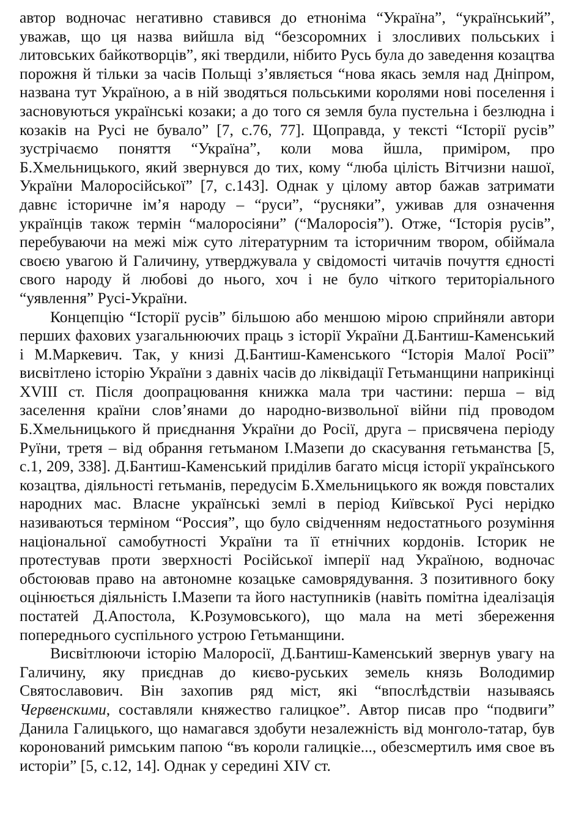автор водночас негативно ставився до етноніма “Україна”, “український”, уважав, що ця назва вийшла від “безсоромних і злосливих польських і литовських байкотворців”, які твердили, нібито Русь була до заведення козацтва порожня й тільки за часів Польщі з’являється “нова якась земля над Дніпром, названа тут Україною, а в ній зводяться польськими королями нові поселення і засновуються українські козаки; а до того ся земля була пустельна і безлюдна і козаків на Русі не бувало” [7, с.76, 77]. Щоправда, у тексті “Історії русів” зустрічаємо поняття “Україна”, коли мова йшла, приміром, про Б.Хмельницького, який звернувся до тих, кому “люба цілість Вітчизни нашої, України Малоросійської” [7, с.143]. Однак у цілому автор бажав затримати давнє історичне ім’я народу – “руси”, “русняки”, уживав для означення українців також термін “малоросіяни” (“Малоросія”). Отже, “Історія русів”, перебуваючи на межі між суто літературним та історичним твором, обіймала своєю увагою й Галичину, утверджувала у свідомості читачів почуття єдності свого народу й любові до нього, хоч і не було чіткого територіального “уявлення” Русі-України.
Концепцію “Історії русів” більшою або меншою мірою сприйняли автори перших фахових узагальнюючих праць з історії України Д.Бантиш-Каменський і М.Маркевич. Так, у книзі Д.Бантиш-Каменського “Історія Малої Росії” висвітлено історію України з давніх часів до ліквідації Гетьманщини наприкінці XVIII ст. Після доопрацювання книжка мала три частини: перша – від заселення країни слов’янами до народно-визвольної війни під проводом Б.Хмельницького й приєднання України до Росії, друга – присвячена періоду Руїни, третя – від обрання гетьманом І.Мазепи до скасування гетьманства [5, с.1, 209, 338]. Д.Бантиш-Каменський приділив багато місця історії українського козацтва, діяльності гетьманів, передусім Б.Хмельницького як вождя повсталих народних мас. Власне українські землі в період Київської Русі нерідко називаються терміном “Россия”, що було свідченням недостатнього розуміння національної самобутності України та її етнічних кордонів. Історик не протестував проти зверхності Російської імперії над Україною, водночас обстоював право на автономне козацьке самоврядування. З позитивного боку оцінюється діяльність І.Мазепи та його наступників (навіть помітна ідеалізація постатей Д.Апостола, К.Розумовського), що мала на меті збереження попереднього суспільного устрою Гетьманщини.
Висвітлюючи історію Малоросії, Д.Бантиш-Каменський звернув увагу на Галичину, яку приєднав до києво-руських земель князь Володимир Святославович. Він захопив ряд міст, які “впослѣдствіи называясь Червенскими, составляли княжество галицкое”. Автор писав про “подвиги” Данила Галицького, що намагався здобути незалежність від монголо-татар, був коронований римським папою “въ короли галицкіе..., обезсмертилъ имя свое въ исторіи” [5, с.12, 14]. Однак у середині XIV ст.